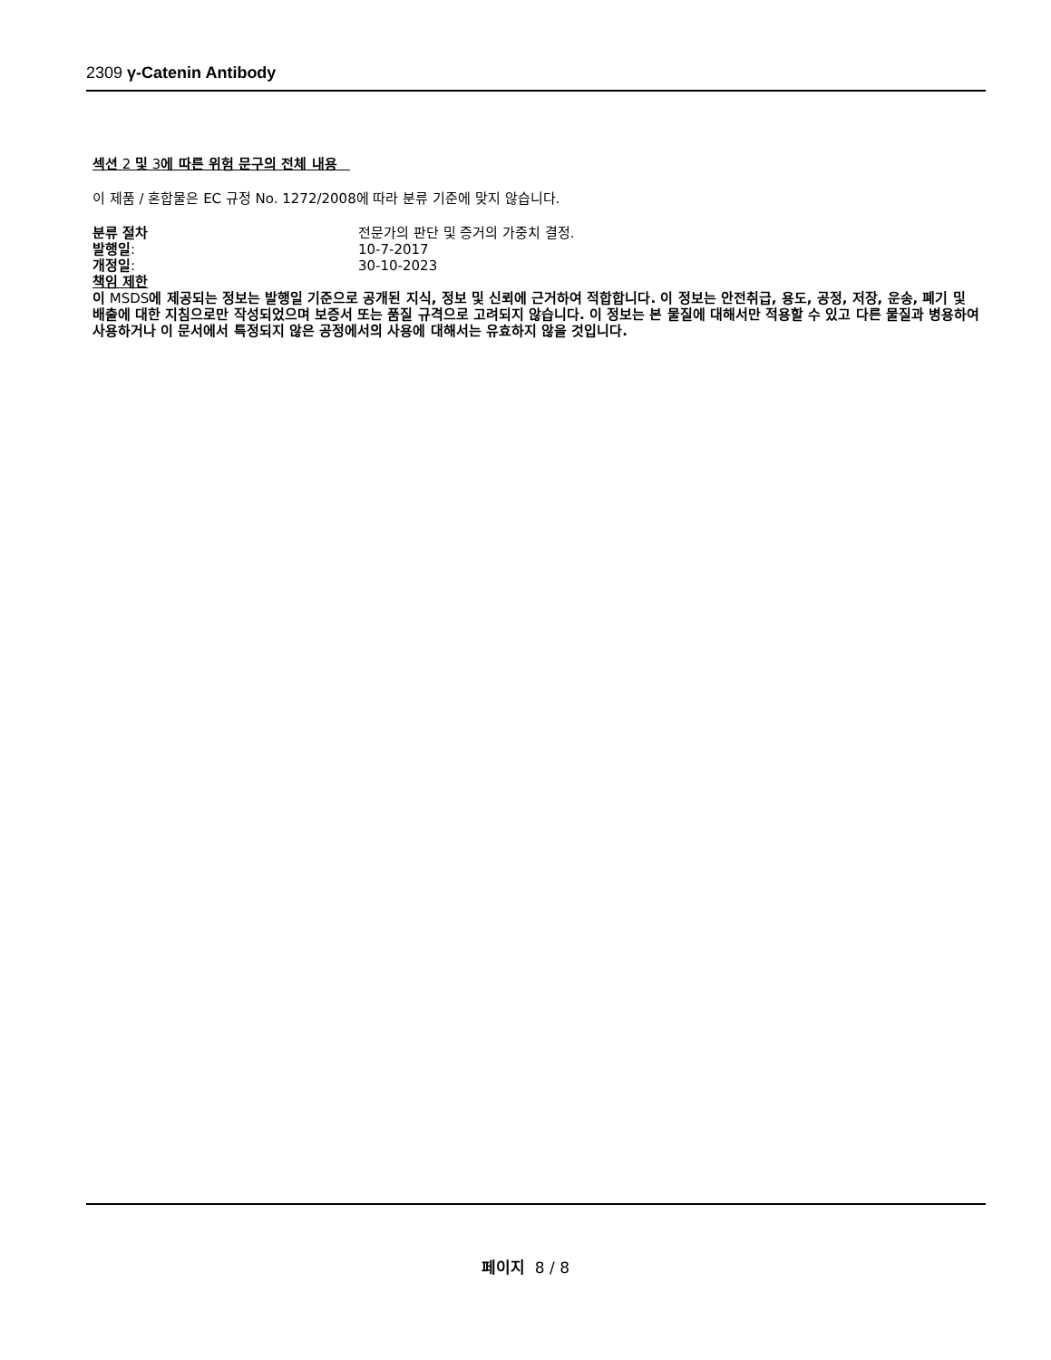2309 γ-Catenin Antibody
섹션 2 및 3에 따른 위험 문구의 전체 내용
이 제품 / 혼합물은 EC 규정 No. 1272/2008에 따라 분류 기준에 맞지 않습니다.
분류 절차 전문가의 판단 및 증거의 가중치 결정.
발행일: 10-7-2017
개정일: 30-10-2023
책임 제한
이 MSDS에 제공되는 정보는 발행일 기준으로 공개된 지식, 정보 및 신뢰에 근거하여 적합합니다. 이 정보는 안전취급, 용도, 공정, 저장, 운송, 폐기 및 배출에 대한 지침으로만 작성되었으며 보증서 또는 품질 규격으로 고려되지 않습니다. 이 정보는 본 물질에 대해서만 적용할 수 있고 다른 물질과 병용하여 사용하거나 이 문서에서 특정되지 않은 공정에서의 사용에 대해서는 유효하지 않을 것입니다.
페이지 8 / 8